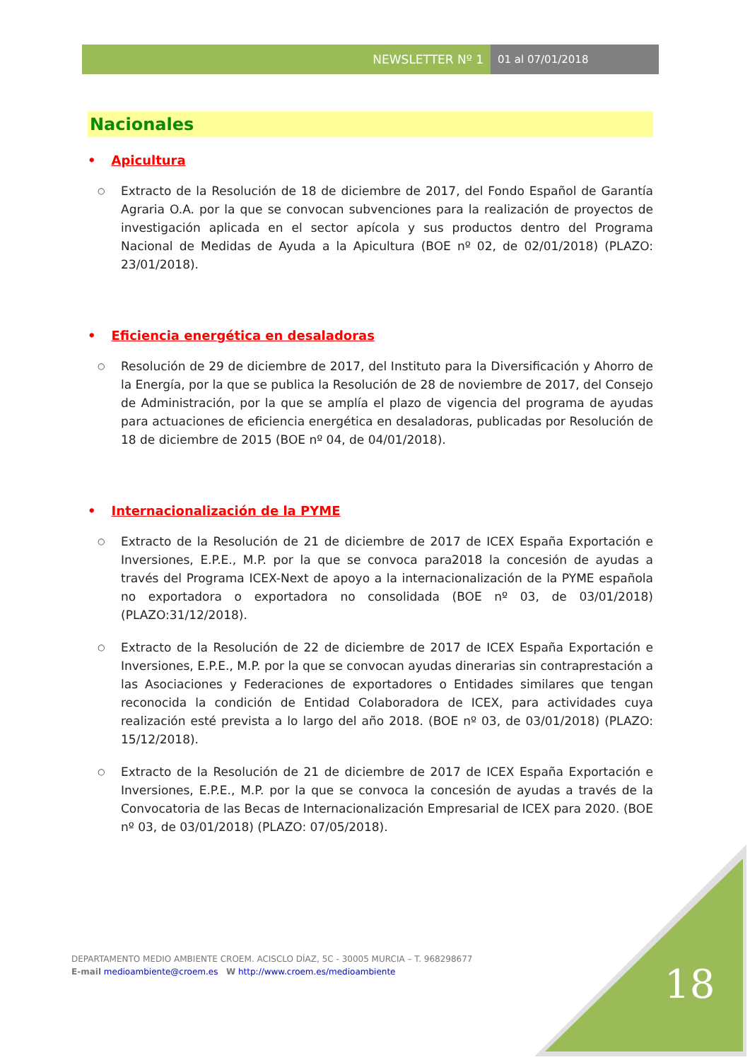NEWSLETTER Nº 1 01 al 07/01/2018
Nacionales
• Apicultura
○
Extracto de la Resolución de 18 de diciembre de 2017, del Fondo Español de Garantía Agraria O.A. por la que se convocan subvenciones para la realización de proyectos de investigación aplicada en el sector apícola y sus productos dentro del Programa Nacional de Medidas de Ayuda a la Apicultura (BOE nº 02, de 02/01/2018) (PLAZO: 23/01/2018).
• Eficiencia energética en desaladoras
○
Resolución de 29 de diciembre de 2017, del Instituto para la Diversificación y Ahorro de la Energía, por la que se publica la Resolución de 28 de noviembre de 2017, del Consejo de Administración, por la que se amplía el plazo de vigencia del programa de ayudas para actuaciones de eficiencia energética en desaladoras, publicadas por Resolución de 18 de diciembre de 2015 (BOE nº 04, de 04/01/2018).
• Internacionalización de la PYME
○
Extracto de la Resolución de 21 de diciembre de 2017 de ICEX España Exportación e Inversiones, E.P.E., M.P. por la que se convoca para2018 la concesión de ayudas a través del Programa ICEX-Next de apoyo a la internacionalización de la PYME española no exportadora o exportadora no consolidada (BOE nº 03, de 03/01/2018) (PLAZO:31/12/2018).
○
Extracto de la Resolución de 22 de diciembre de 2017 de ICEX España Exportación e Inversiones, E.P.E., M.P. por la que se convocan ayudas dinerarias sin contraprestación a las Asociaciones y Federaciones de exportadores o Entidades similares que tengan reconocida la condición de Entidad Colaboradora de ICEX, para actividades cuya realización esté prevista a lo largo del año 2018. (BOE nº 03, de 03/01/2018) (PLAZO: 15/12/2018).
○
Extracto de la Resolución de 21 de diciembre de 2017 de ICEX España Exportación e Inversiones, E.P.E., M.P. por la que se convoca la concesión de ayudas a través de la Convocatoria de las Becas de Internacionalización Empresarial de ICEX para 2020. (BOE nº 03, de 03/01/2018) (PLAZO: 07/05/2018).
DEPARTAMENTO MEDIO AMBIENTE CROEM. ACISCLO DÍAZ, 5C - 30005 MURCIA – T. 968298677
E-mail medioambiente@croem.es W http://www.croem.es/medioambiente
18